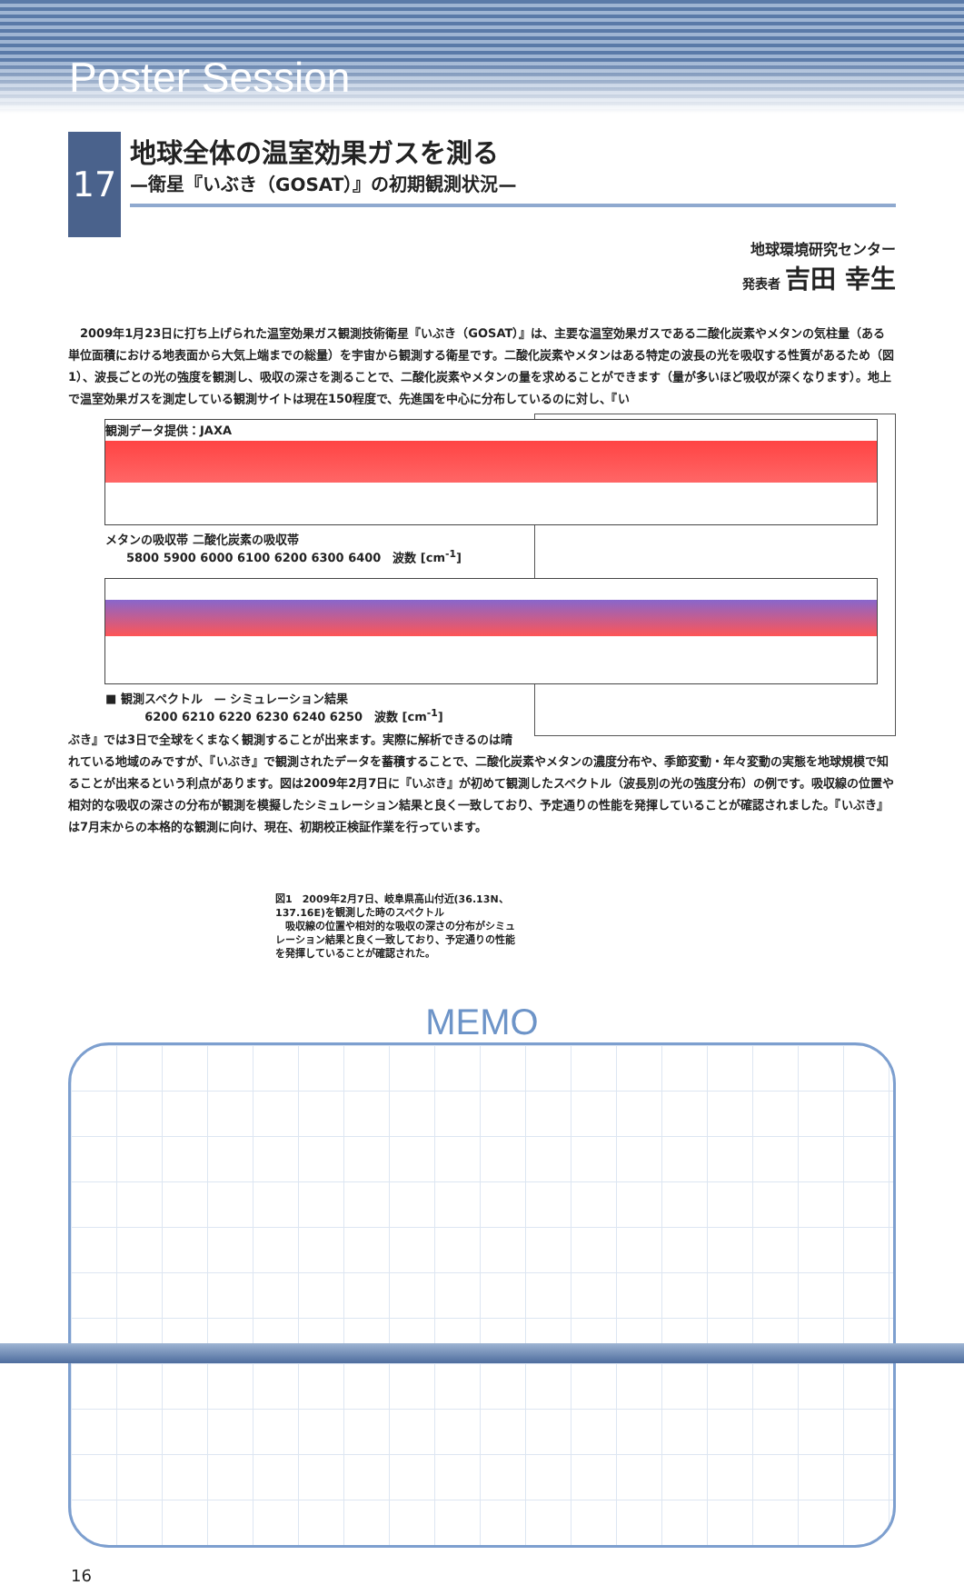Poster Session
17
地球全体の温室効果ガスを測る
—衛星『いぶき（GOSAT）』の初期観測状況—
地球環境研究センター
発表者 吉田 幸生
2009年1月23日に打ち上げられた温室効果ガス観測技術衛星『いぶき（GOSAT）』は、主要な温室効果ガスである二酸化炭素やメタンの気柱量（ある単位面積における地表面から大気上端までの総量）を宇宙から観測する衛星です。二酸化炭素やメタンはある特定の波長の光を吸収する性質があるため（図1）、波長ごとの光の強度を観測し、吸収の深さを測ることで、二酸化炭素やメタンの量を求めることができます（量が多いほど吸収が深くなります）。地上で温室効果ガスを測定している観測サイトは現在150程度で、先進国を中心に分布しているのに対し、『い
観測データ提供：JAXA
メタンの吸収帯 二酸化炭素の吸収帯
5800 5900 6000 6100 6200 6300 6400　波数 [cm<sup>-1</sup>]
■ 観測スペクトル　— シミュレーション結果
6200 6210 6220 6230 6240 6250　波数 [cm<sup>-1</sup>]
ぶき』では3日で全球をくまなく観測することが出来ます。実際に解析できるのは晴れている地域のみですが、『いぶき』で観測されたデータを蓄積することで、二酸化炭素やメタンの濃度分布や、季節変動・年々変動の実態を地球規模で知ることが出来るという利点があります。図は2009年2月7日に『いぶき』が初めて観測したスペクトル（波長別の光の強度分布）の例です。吸収線の位置や相対的な吸収の深さの分布が観測を模擬したシミュレーション結果と良く一致しており、予定通りの性能を発揮していることが確認されました。『いぶき』は7月末からの本格的な観測に向け、現在、初期校正検証作業を行っています。
図1　2009年2月7日、岐阜県高山付近(36.13N、137.16E)を観測した時のスペクトル
　吸収線の位置や相対的な吸収の深さの分布がシミュレーション結果と良く一致しており、予定通りの性能を発揮していることが確認された。
MEMO
16